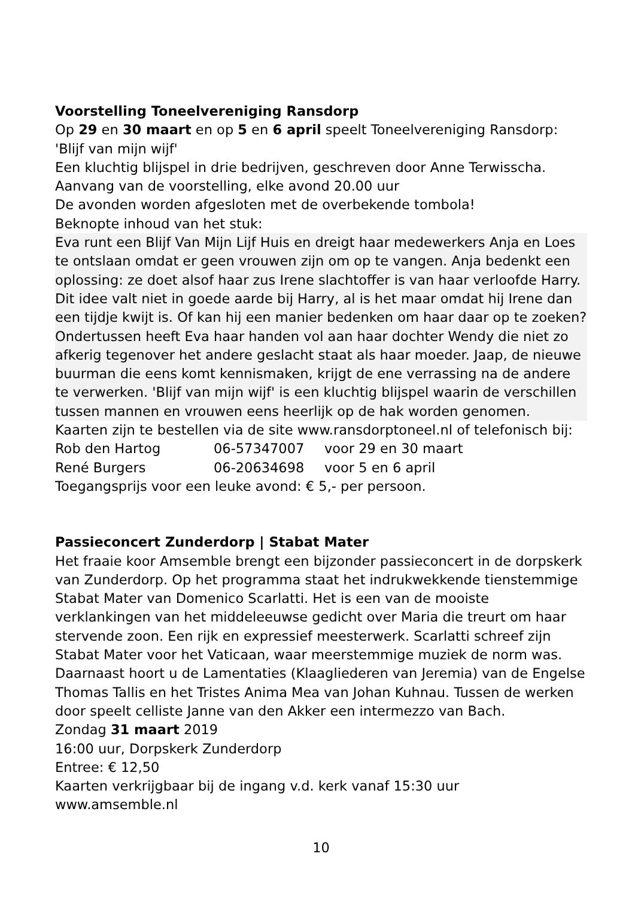Voorstelling Toneelvereniging Ransdorp
Op 29 en 30 maart en op 5 en 6 april speelt Toneelvereniging Ransdorp:
'Blijf van mijn wijf'
Een kluchtig blijspel in drie bedrijven, geschreven door Anne Terwisscha.
Aanvang van de voorstelling, elke avond 20.00 uur
De avonden worden afgesloten met de overbekende tombola!
Beknopte inhoud van het stuk:
Eva runt een Blijf Van Mijn Lijf Huis en dreigt haar medewerkers Anja en Loes te ontslaan omdat er geen vrouwen zijn om op te vangen. Anja bedenkt een oplossing: ze doet alsof haar zus Irene slachtoffer is van haar verloofde Harry. Dit idee valt niet in goede aarde bij Harry, al is het maar omdat hij Irene dan een tijdje kwijt is. Of kan hij een manier bedenken om haar daar op te zoeken? Ondertussen heeft Eva haar handen vol aan haar dochter Wendy die niet zo afkerig tegenover het andere geslacht staat als haar moeder. Jaap, de nieuwe buurman die eens komt kennismaken, krijgt de ene verrassing na de andere te verwerken. 'Blijf van mijn wijf' is een kluchtig blijspel waarin de verschillen tussen mannen en vrouwen eens heerlijk op de hak worden genomen.
Kaarten zijn te bestellen via de site www.ransdorptoneel.nl of telefonisch bij:
| Rob den Hartog | 06-57347007 | voor 29 en 30 maart |
| René Burgers | 06-20634698 | voor 5 en 6 april |
Toegangsprijs voor een leuke avond: € 5,- per persoon.
Passieconcert Zunderdorp | Stabat Mater
Het fraaie koor Amsemble brengt een bijzonder passieconcert in de dorpskerk van Zunderdorp. Op het programma staat het indrukwekkende tienstemmige Stabat Mater van Domenico Scarlatti. Het is een van de mooiste verklankingen van het middeleeuwse gedicht over Maria die treurt om haar stervende zoon. Een rijk en expressief meesterwerk. Scarlatti schreef zijn Stabat Mater voor het Vaticaan, waar meerstemmige muziek de norm was. Daarnaast hoort u de Lamentaties (Klaagliederen van Jeremia) van de Engelse Thomas Tallis en het Tristes Anima Mea van Johan Kuhnau. Tussen de werken door speelt celliste Janne van den Akker een intermezzo van Bach.
Zondag 31 maart 2019
16:00 uur, Dorpskerk Zunderdorp
Entree: € 12,50
Kaarten verkrijgbaar bij de ingang v.d. kerk vanaf 15:30 uur
www.amsemble.nl
10